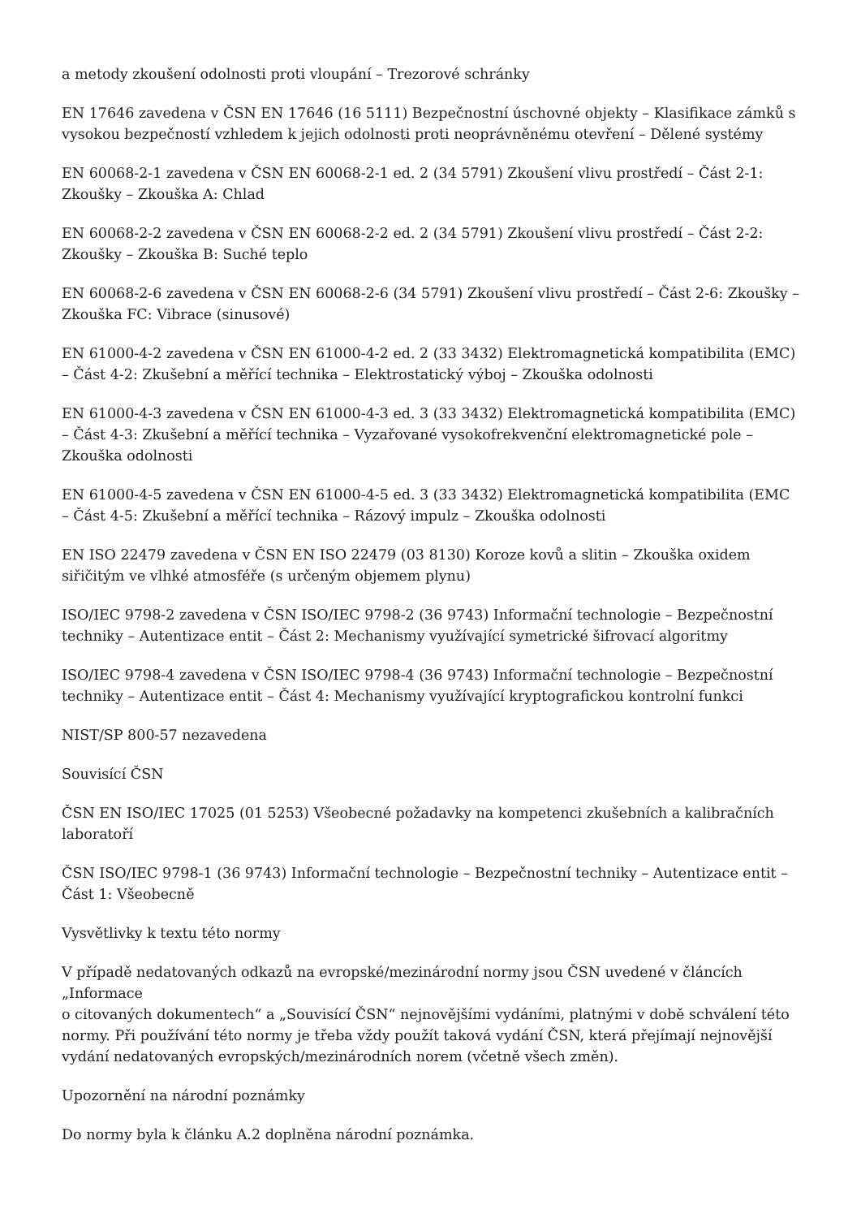a metody zkoušení odolnosti proti vloupání – Trezorové schránky
EN 17646 zavedena v ČSN EN 17646 (16 5111) Bezpečnostní úschovné objekty – Klasifikace zámků s vysokou bezpečností vzhledem k jejich odolnosti proti neoprávněnému otevření – Dělené systémy
EN 60068-2-1 zavedena v ČSN EN 60068-2-1 ed. 2 (34 5791) Zkoušení vlivu prostředí – Část 2-1: Zkoušky – Zkouška A: Chlad
EN 60068-2-2 zavedena v ČSN EN 60068-2-2 ed. 2 (34 5791) Zkoušení vlivu prostředí – Část 2-2: Zkoušky – Zkouška B: Suché teplo
EN 60068-2-6 zavedena v ČSN EN 60068-2-6 (34 5791) Zkoušení vlivu prostředí – Část 2-6: Zkoušky – Zkouška FC: Vibrace (sinusové)
EN 61000-4-2 zavedena v ČSN EN 61000-4-2 ed. 2 (33 3432) Elektromagnetická kompatibilita (EMC) – Část 4-2: Zkušební a měřící technika – Elektrostatický výboj – Zkouška odolnosti
EN 61000-4-3 zavedena v ČSN EN 61000-4-3 ed. 3 (33 3432) Elektromagnetická kompatibilita (EMC) – Část 4-3: Zkušební a měřící technika – Vyzařované vysokofrekvenční elektromagnetické pole – Zkouška odolnosti
EN 61000-4-5 zavedena v ČSN EN 61000-4-5 ed. 3 (33 3432) Elektromagnetická kompatibilita (EMC – Část 4-5: Zkušební a měřící technika – Rázový impulz – Zkouška odolnosti
EN ISO 22479 zavedena v ČSN EN ISO 22479 (03 8130) Koroze kovů a slitin – Zkouška oxidem siřičitým ve vlhké atmosféře (s určeným objemem plynu)
ISO/IEC 9798-2 zavedena v ČSN ISO/IEC 9798-2 (36 9743) Informační technologie – Bezpečnostní techniky – Autentizace entit – Část 2: Mechanismy využívající symetrické šifrovací algoritmy
ISO/IEC 9798-4 zavedena v ČSN ISO/IEC 9798-4 (36 9743) Informační technologie – Bezpečnostní techniky – Autentizace entit – Část 4: Mechanismy využívající kryptografickou kontrolní funkci
NIST/SP 800-57 nezavedena
Souvisící ČSN
ČSN EN ISO/IEC 17025 (01 5253) Všeobecné požadavky na kompetenci zkušebních a kalibračních laboratoří
ČSN ISO/IEC 9798-1 (36 9743) Informační technologie – Bezpečnostní techniky – Autentizace entit – Část 1: Všeobecně
Vysvětlivky k textu této normy
V případě nedatovaných odkazů na evropské/mezinárodní normy jsou ČSN uvedené v článcích „Informace
o citovaných dokumentech“ a „Souvisící ČSN“ nejnovějšími vydáními, platnými v době schválení této normy. Při používání této normy je třeba vždy použít taková vydání ČSN, která přejímají nejnovější vydání nedatovaných evropských/mezinárodních norem (včetně všech změn).
Upozornění na národní poznámky
Do normy byla k článku A.2 doplněna národní poznámka.